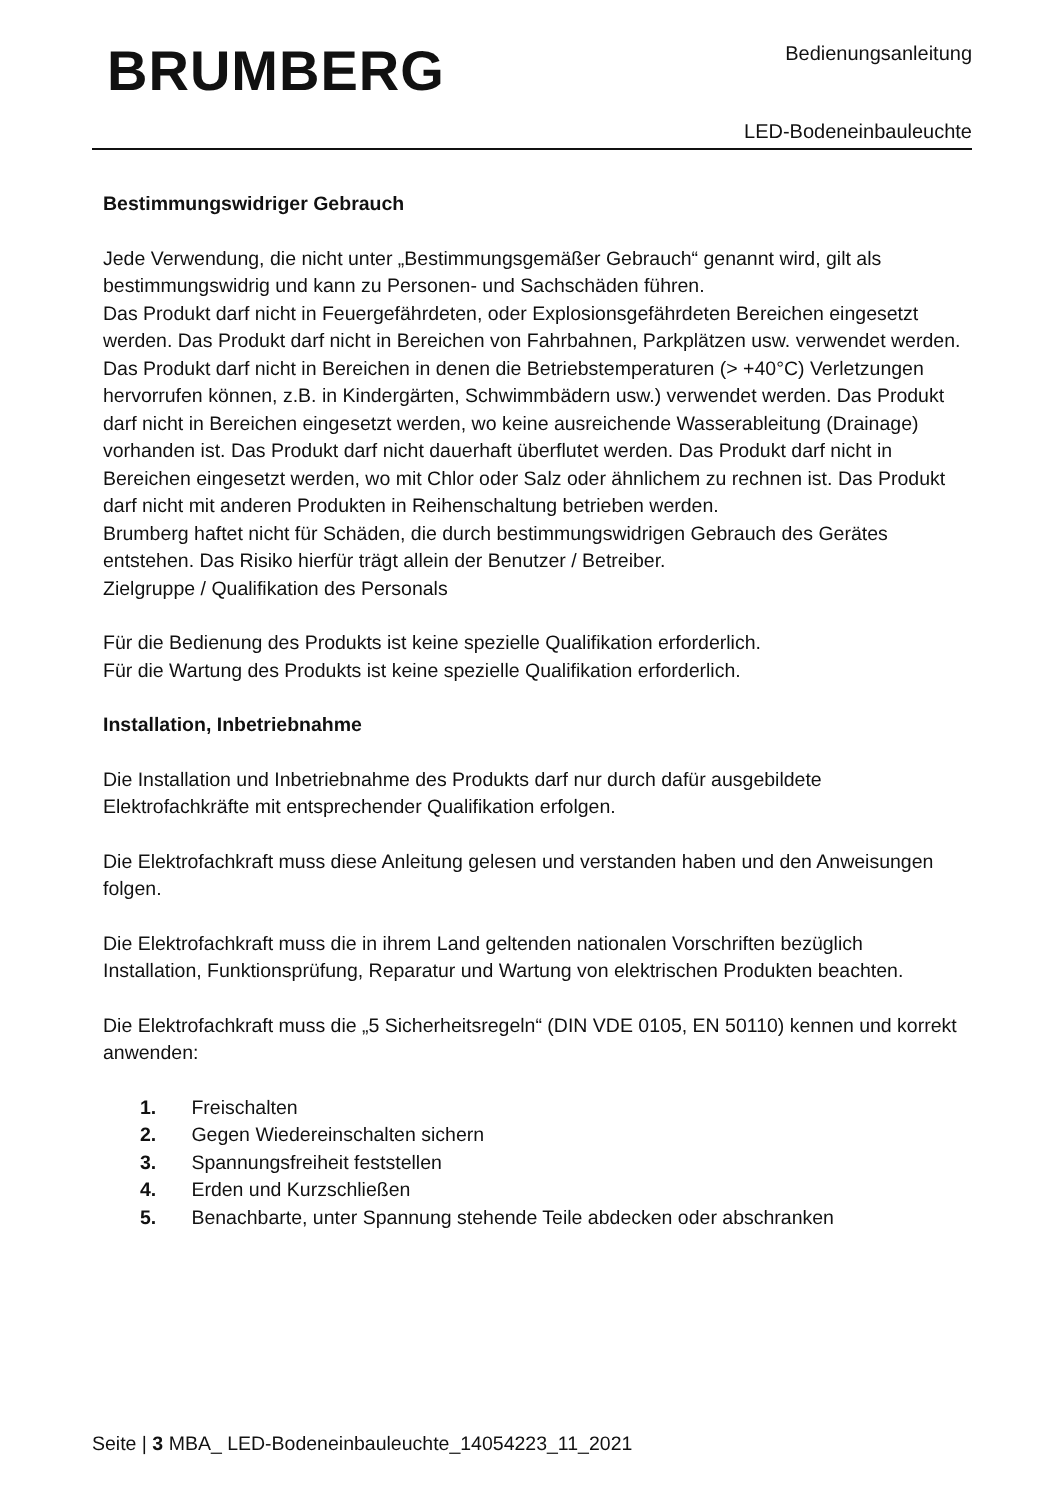BRUMBERG Bedienungsanleitung
LED-Bodeneinbauleuchte
Bestimmungswidriger Gebrauch
Jede Verwendung, die nicht unter „Bestimmungsgemäßer Gebrauch“ genannt wird, gilt als bestimmungswidrig und kann zu Personen- und Sachschäden führen.
Das Produkt darf nicht in Feuergefährdeten, oder Explosionsgefährdeten Bereichen eingesetzt werden. Das Produkt darf nicht in Bereichen von Fahrbahnen, Parkplätzen usw. verwendet werden. Das Produkt darf nicht in Bereichen in denen die Betriebstemperaturen (> +40°C) Verletzungen hervorrufen können, z.B. in Kindergärten, Schwimmbädern usw.) verwendet werden. Das Produkt darf nicht in Bereichen eingesetzt werden, wo keine ausreichende Wasserableitung (Drainage) vorhanden ist. Das Produkt darf nicht dauerhaft überflutet werden. Das Produkt darf nicht in Bereichen eingesetzt werden, wo mit Chlor oder Salz oder ähnlichem zu rechnen ist. Das Produkt darf nicht mit anderen Produkten in Reihenschaltung betrieben werden.
Brumberg haftet nicht für Schäden, die durch bestimmungswidrigen Gebrauch des Gerätes entstehen. Das Risiko hierfür trägt allein der Benutzer / Betreiber.
Zielgruppe / Qualifikation des Personals
Für die Bedienung des Produkts ist keine spezielle Qualifikation erforderlich.
Für die Wartung des Produkts ist keine spezielle Qualifikation erforderlich.
Installation, Inbetriebnahme
Die Installation und Inbetriebnahme des Produkts darf nur durch dafür ausgebildete Elektrofachkräfte mit entsprechender Qualifikation erfolgen.
Die Elektrofachkraft muss diese Anleitung gelesen und verstanden haben und den Anweisungen folgen.
Die Elektrofachkraft muss die in ihrem Land geltenden nationalen Vorschriften bezüglich Installation, Funktionsprüfung, Reparatur und Wartung von elektrischen Produkten beachten.
Die Elektrofachkraft muss die „5 Sicherheitsregeln“ (DIN VDE 0105, EN 50110) kennen und korrekt anwenden:
1. Freischalten
2. Gegen Wiedereinschalten sichern
3. Spannungsfreiheit feststellen
4. Erden und Kurzschließen
5. Benachbarte, unter Spannung stehende Teile abdecken oder abschranken
Seite | 3 MBA_ LED-Bodeneinbauleuchte_14054223_11_2021